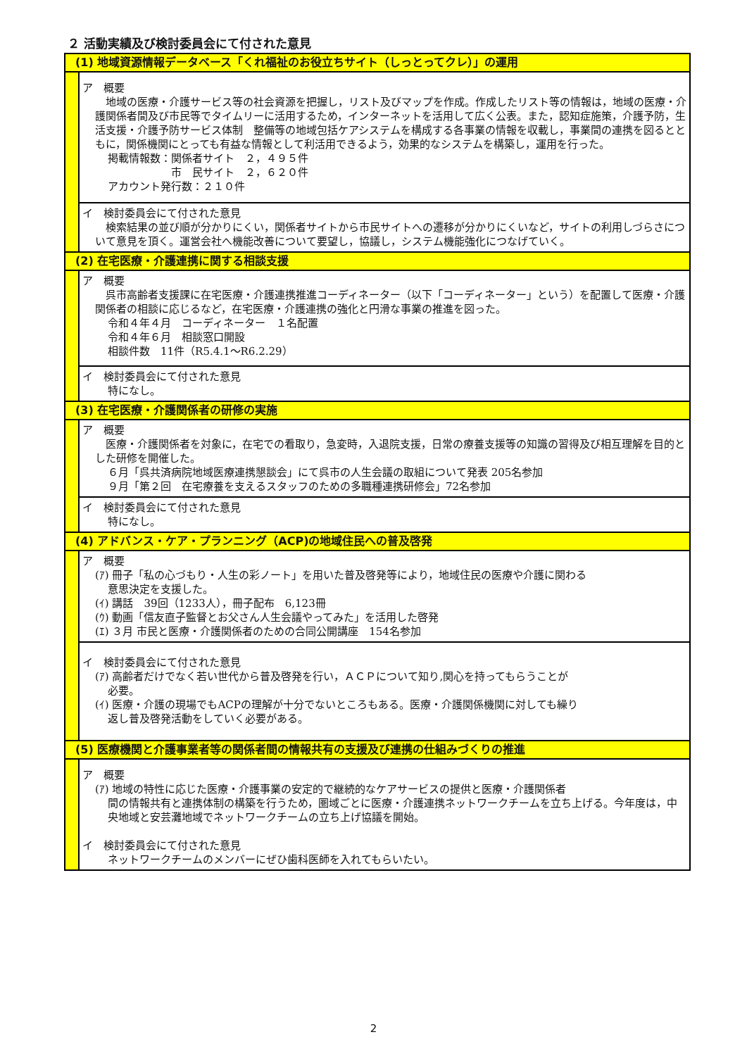２ 活動実績及び検討委員会にて付された意見
| (1) 地域資源情報データベース「くれ福祉のお役立ちサイト（しっとってクレ）」の運用 | |
| | ア 概要 地域の医療・介護サービス等の社会資源を把握し，リスト及びマップを作成。作成したリスト等の情報は，地域の医療・介護関係者間及び市民等でタイムリーに活用するため，インターネットを活用して広く公表。また，認知症施策，介護予防，生活支援・介護予防サービス体制 整備等の地域包括ケアシステムを構成する各事業の情報を収載し，事業間の連携を図るとともに，関係機関にとっても有益な情報として利活用できるよう，効果的なシステムを構築し，運用を行った。 掲載情報数：関係者サイト ２，４９５件 市 民サイト ２，６２０件 アカウント発行数：２１０件 |
| | イ 検討委員会にて付された意見 検索結果の並び順が分かりにくい，関係者サイトから市民サイトへの遷移が分かりにくいなど，サイトの利用しづらさについて意見を頂く。運営会社へ機能改善について要望し，協議し，システム機能強化につなげていく。 |
| (2) 在宅医療・介護連携に関する相談支援 | |
| | ア 概要 呉市高齢者支援課に在宅医療・介護連携推進コーディネーター（以下「コーディネーター」という）を配置して医療・介護関係者の相談に応じるなど，在宅医療・介護連携の強化と円滑な事業の推進を図った。 令和４年４月 コーディネーター １名配置 令和４年６月 相談窓口開設 相談件数 11件（R5.4.1～R6.2.29） |
| | イ 検討委員会にて付された意見 特になし。 |
| (3) 在宅医療・介護関係者の研修の実施 | |
| | ア 概要 医療・介護関係者を対象に，在宅での看取り，急変時，入退院支援，日常の療養支援等の知識の習得及び相互理解を目的とした研修を開催した。 ６月「呉共済病院地域医療連携懇談会」にて呉市の人生会議の取組について発表 205名参加 ９月「第２回 在宅療養を支えるスタッフのための多職種連携研修会」72名参加 |
| | イ 検討委員会にて付された意見 特になし。 |
| (4) アドバンス・ケア・プランニング（ACP)の地域住民への普及啓発 | |
| | ア 概要 (ｱ) 冊子「私の心づもり・人生の彩ノート」を用いた普及啓発等により，地域住民の医療や介護に関わる 意思決定を支援した。 (ｲ) 講話 39回（1233人），冊子配布 6,123冊 (ｳ) 動画「信友直子監督とお父さん人生会議やってみた」を活用した啓発 (ｴ) ３月 市民と医療・介護関係者のための合同公開講座 154名参加 |
| | イ 検討委員会にて付された意見 (ｱ) 高齢者だけでなく若い世代から普及啓発を行い，ＡＣＰについて知り,関心を持ってもらうことが 必要。 (ｲ) 医療・介護の現場でもACPの理解が十分でないところもある。医療・介護関係機関に対しても繰り 返し普及啓発活動をしていく必要がある。 |
| (5) 医療機関と介護事業者等の関係者間の情報共有の支援及び連携の仕組みづくりの推進 | |
| | ア 概要 (ｱ) 地域の特性に応じた医療・介護事業の安定的で継続的なケアサービスの提供と医療・介護関係者 間の情報共有と連携体制の構築を行うため，圏域ごとに医療・介護連携ネットワークチームを立ち上げる。今年度は，中央地域と安芸灘地域でネットワークチームの立ち上げ協議を開始。 イ 検討委員会にて付された意見 ネットワークチームのメンバーにぜひ歯科医師を入れてもらいたい。 |
2